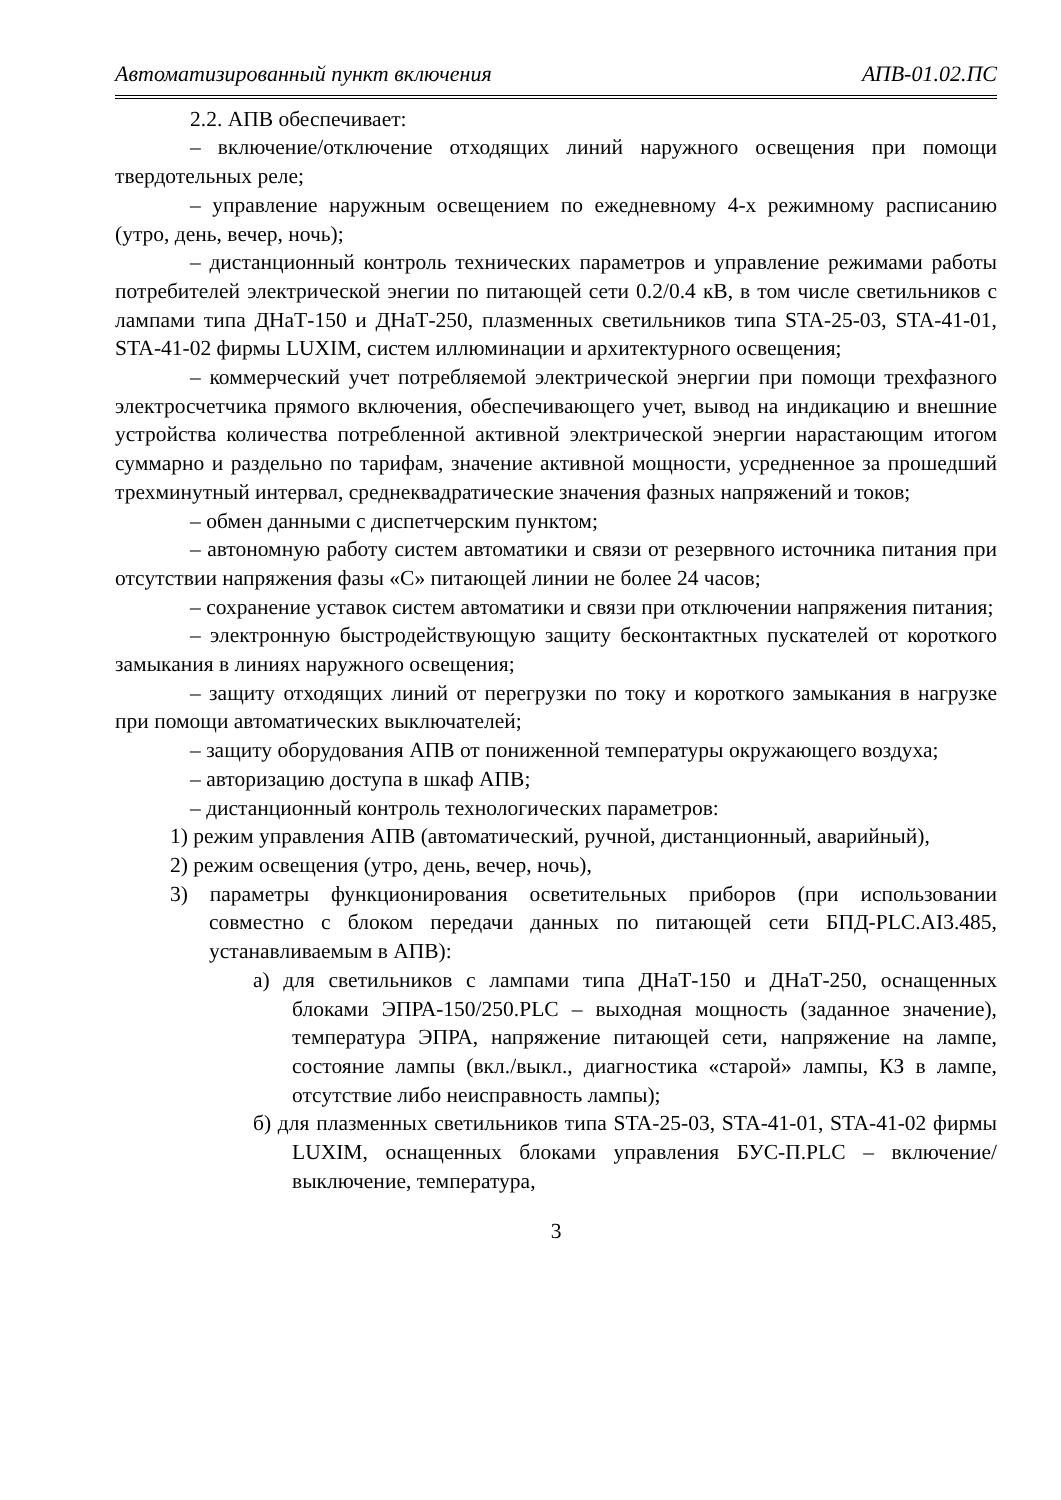Автоматизированный пункт включения АПВ-01.02.ПС
2.2. АПВ обеспечивает:
– включение/отключение отходящих линий наружного освещения при помощи твердотельных реле;
– управление наружным освещением по ежедневному 4-х режимному расписанию (утро, день, вечер, ночь);
– дистанционный контроль технических параметров и управление режимами работы потребителей электрической энегии по питающей сети 0.2/0.4 кВ, в том числе светильников с лампами типа ДНаТ-150 и ДНаТ-250, плазменных светильников типа STA-25-03, STA-41-01, STA-41-02 фирмы LUXIM, систем иллюминации и архитектурного освещения;
– коммерческий учет потребляемой электрической энергии при помощи трехфазного электросчетчика прямого включения, обеспечивающего учет, вывод на индикацию и внешние устройства количества потребленной активной электрической энергии нарастающим итогом суммарно и раздельно по тарифам, значение активной мощности, усредненное за прошедший трехминутный интервал, среднеквадратические значения фазных напряжений и токов;
– обмен данными с диспетчерским пунктом;
– автономную работу систем автоматики и связи от резервного источника питания при отсутствии напряжения фазы «С» питающей линии не более 24 часов;
– сохранение уставок систем автоматики и связи при отключении напряжения питания;
– электронную быстродействующую защиту бесконтактных пускателей от короткого замыкания в линиях наружного освещения;
– защиту отходящих линий от перегрузки по току и короткого замыкания в нагрузке при помощи автоматических выключателей;
– защиту оборудования АПВ от пониженной температуры окружающего воздуха;
– авторизацию доступа в шкаф АПВ;
– дистанционный контроль технологических параметров:
1) режим управления АПВ (автоматический, ручной, дистанционный, аварийный),
2) режим освещения (утро, день, вечер, ночь),
3) параметры функционирования осветительных приборов (при использовании совместно с блоком передачи данных по питающей сети БПД-PLC.AI3.485, устанавливаемым в АПВ):
а) для светильников с лампами типа ДНаТ-150 и ДНаТ-250, оснащенных блоками ЭПРА-150/250.PLC – выходная мощность (заданное значение), температура ЭПРА, напряжение питающей сети, напряжение на лампе, состояние лампы (вкл./выкл., диагностика «старой» лампы, КЗ в лампе, отсутствие либо неисправность лампы);
б) для плазменных светильников типа STA-25-03, STA-41-01, STA-41-02 фирмы LUXIM, оснащенных блоками управления БУС-П.PLC – включение/выключение, температура,
3